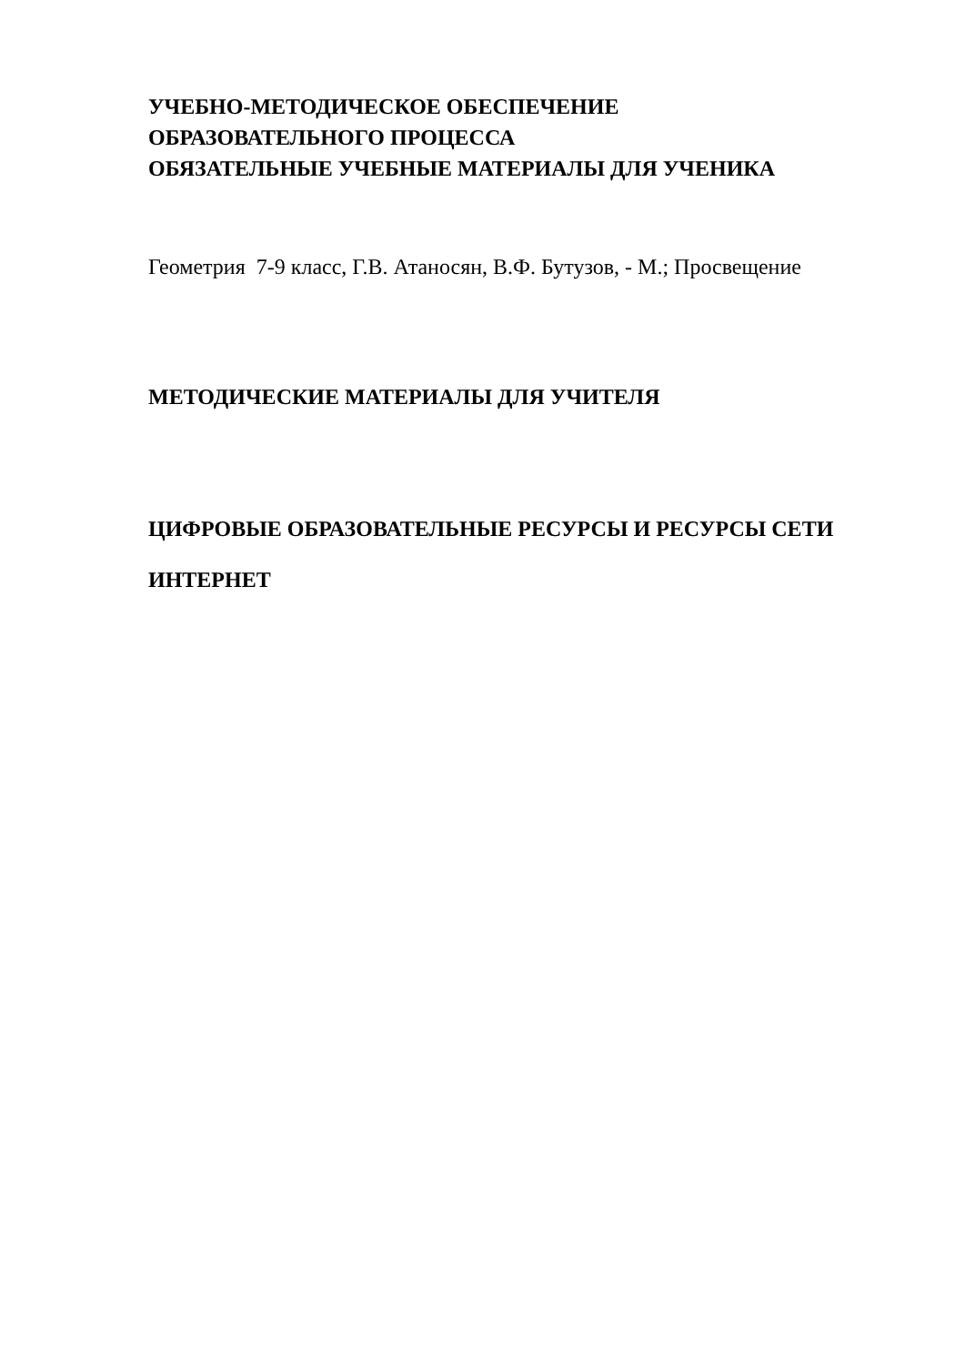УЧЕБНО-МЕТОДИЧЕСКОЕ ОБЕСПЕЧЕНИЕ
ОБРАЗОВАТЕЛЬНОГО ПРОЦЕССА
ОБЯЗАТЕЛЬНЫЕ УЧЕБНЫЕ МАТЕРИАЛЫ ДЛЯ УЧЕНИКА
Геометрия 7-9 класс, Г.В. Атаносян, В.Ф. Бутузов, - М.; Просвещение
МЕТОДИЧЕСКИЕ МАТЕРИАЛЫ ДЛЯ УЧИТЕЛЯ
ЦИФРОВЫЕ ОБРАЗОВАТЕЛЬНЫЕ РЕСУРСЫ И РЕСУРСЫ СЕТИ ИНТЕРНЕТ